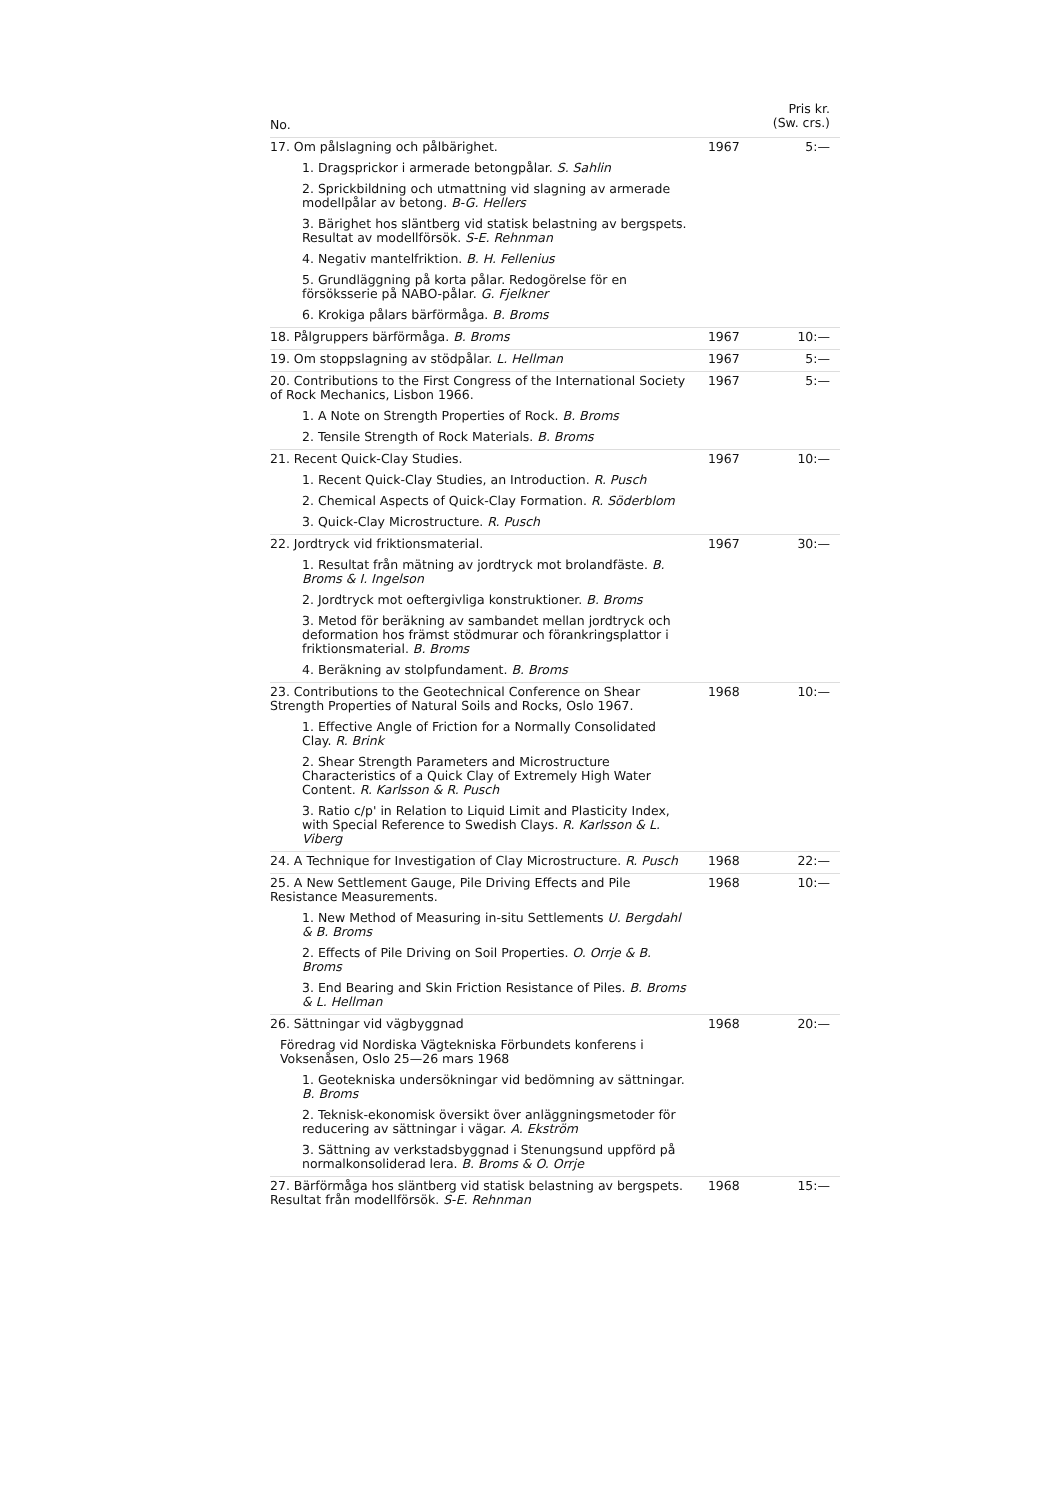| No. | | Pris kr. (Sw. crs.) |
| --- | --- | --- |
| 17. Om pålslagning och pålbärighet. | 1967 | 5:— |
| 1. Dragsprickor i armerade betongpålar. S. Sahlin | | |
| 2. Sprickbildning och utmattning vid slagning av armerade modellpålar av betong. B-G. Hellers | | |
| 3. Bärighet hos släntberg vid statisk belastning av bergspets. Resultat av modellförsök. S-E. Rehnman | | |
| 4. Negativ mantelfriktion. B. H. Fellenius | | |
| 5. Grundläggning på korta pålar. Redogörelse för en försöksserie på NABO-pålar. G. Fjelkner | | |
| 6. Krokiga pålars bärförmåga. B. Broms | | |
| 18. Pålgruppers bärförmåga. B. Broms | 1967 | 10:— |
| 19. Om stoppslagning av stödpålar. L. Hellman | 1967 | 5:— |
| 20. Contributions to the First Congress of the International Society of Rock Mechanics, Lisbon 1966. | 1967 | 5:— |
| 1. A Note on Strength Properties of Rock. B. Broms | | |
| 2. Tensile Strength of Rock Materials. B. Broms | | |
| 21. Recent Quick-Clay Studies. | 1967 | 10:— |
| 1. Recent Quick-Clay Studies, an Introduction. R. Pusch | | |
| 2. Chemical Aspects of Quick-Clay Formation. R. Söderblom | | |
| 3. Quick-Clay Microstructure. R. Pusch | | |
| 22. Jordtryck vid friktionsmaterial. | 1967 | 30:— |
| 1. Resultat från mätning av jordtryck mot brolandfäste. B. Broms & I. Ingelson | | |
| 2. Jordtryck mot oeftergivliga konstruktioner. B. Broms | | |
| 3. Metod för beräkning av sambandet mellan jordtryck och deformation hos främst stödmurar och förankringsplattor i friktionsmaterial. B. Broms | | |
| 4. Beräkning av stolpfundament. B. Broms | | |
| 23. Contributions to the Geotechnical Conference on Shear Strength Properties of Natural Soils and Rocks, Oslo 1967. | 1968 | 10:— |
| 1. Effective Angle of Friction for a Normally Consolidated Clay. R. Brink | | |
| 2. Shear Strength Parameters and Microstructure Characteristics of a Quick Clay of Extremely High Water Content. R. Karlsson & R. Pusch | | |
| 3. Ratio c/p' in Relation to Liquid Limit and Plasticity Index, with Special Reference to Swedish Clays. R. Karlsson & L. Viberg | | |
| 24. A Technique for Investigation of Clay Microstructure. R. Pusch | 1968 | 22:— |
| 25. A New Settlement Gauge, Pile Driving Effects and Pile Resistance Measurements. | 1968 | 10:— |
| 1. New Method of Measuring in-situ Settlements U. Bergdahl & B. Broms | | |
| 2. Effects of Pile Driving on Soil Properties. O. Orrje & B. Broms | | |
| 3. End Bearing and Skin Friction Resistance of Piles. B. Broms & L. Hellman | | |
| 26. Sättningar vid vägbyggnad | 1968 | 20:— |
| Föredrag vid Nordiska Vägtekniska Förbundets konferens i Voksenåsen, Oslo 25—26 mars 1968 | | |
| 1. Geotekniska undersökningar vid bedömning av sättningar. B. Broms | | |
| 2. Teknisk-ekonomisk översikt över anläggningsmetoder för reducering av sättningar i vägar. A. Ekström | | |
| 3. Sättning av verkstadsbyggnad i Stenungsund uppförd på normalkonsoliderad lera. B. Broms & O. Orrje | | |
| 27. Bärförmåga hos släntberg vid statisk belastning av bergspets. Resultat från modellförsök. S-E. Rehnman | 1968 | 15:— |